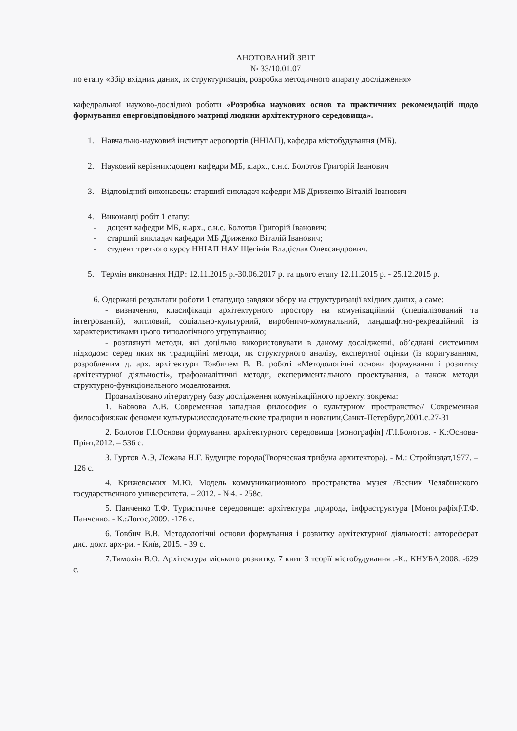АНОТОВАНИЙ ЗВІТ
№ 33/10.01.07
по етапу «Збір вхідних даних, їх структуризація, розробка методичного апарату дослідження»
кафедральної науково-дослідної роботи «Розробка наукових основ та практичних рекомендацій щодо формування енерговідповідного матриці людини архітектурного середовища».
1. Навчально-науковий інститут аеропортів (ННІАП), кафедра містобудування (МБ).
2. Науковий керівник:доцент кафедри МБ, к.арх., с.н.с. Болотов Григорій Іванович
3. Відповідний виконавець: старший викладач кафедри МБ Дриженко Віталій Іванович
4. Виконавці робіт 1 етапу:
- доцент кафедри МБ, к.арх., с.н.с. Болотов Григорій Іванович;
- старший викладач кафедри МБ Дриженко Віталій Іванович;
- студент третього курсу ННІАП НАУ Щегінін Владіслав Олександрович.
5. Термін виконання НДР: 12.11.2015 р.-30.06.2017 р. та цього етапу 12.11.2015 р. - 25.12.2015 р.
6. Одержані результати роботи 1 етапу,що завдяки збору на структуризації вхідних даних, а саме:
- визначення, класифікації архітектурного простору на комунікаційний (спеціалізований та інтегрований), житловий, соціально-культурний, виробничо-комунальний, ландшафтно-рекреаційний із характеристиками цього типологічного угрупуванню;
- розглянуті методи, які доцільно використовувати в даному дослідженні, об’єднані системним підходом: серед яких як традиційні методи, як структурного аналізу, експертної оцінки (із коригуванням, розробленим д. арх. архітектури Товбичем В. В. роботі «Методологічні основи формування і розвитку архітектурної діяльності», графоаналітичні методи, експериментального проектування, а також методи структурно-функціонального моделювання.
Проаналізовано літературну базу дослідження комунікаційного проекту, зокрема:
1. Бабкова А.В. Современная западная философия о культурном пространстве// Современная философия:как феномен культуры:исследовательские традиции и новации,Санкт-Петербург,2001.с.27-31
2. Болотов Г.І.Основи формування архітектурного середовища [монографія] /Г.І.Болотов. - К.:Основа-Прінт,2012. – 536 с.
3. Гуртов А.Э, Лежава Н.Г. Будущие города(Творческая трибуна архитектора). - М.: Стройиздат,1977. – 126 с.
4. Крижевських М.Ю. Модель коммуникационного пространства музея /Весник Челябинского государственного университета. – 2012. - №4. - 258с.
5. Панченко Т.Ф. Туристичне середовище: архітектура ,природа, інфраструктура [Монографія]\Т.Ф. Панченко. - К.:Логос,2009. -176 с.
6. Товбич В.В. Методологічні основи формування і розвитку архітектурної діяльності: автореферат дис. докт. арх-ри. - Київ, 2015. - 39 с.
7.Тимохін В.О. Архітектура міського розвитку. 7 книг 3 теорії містобудування .-К.: КНУБА,2008. -629 с.